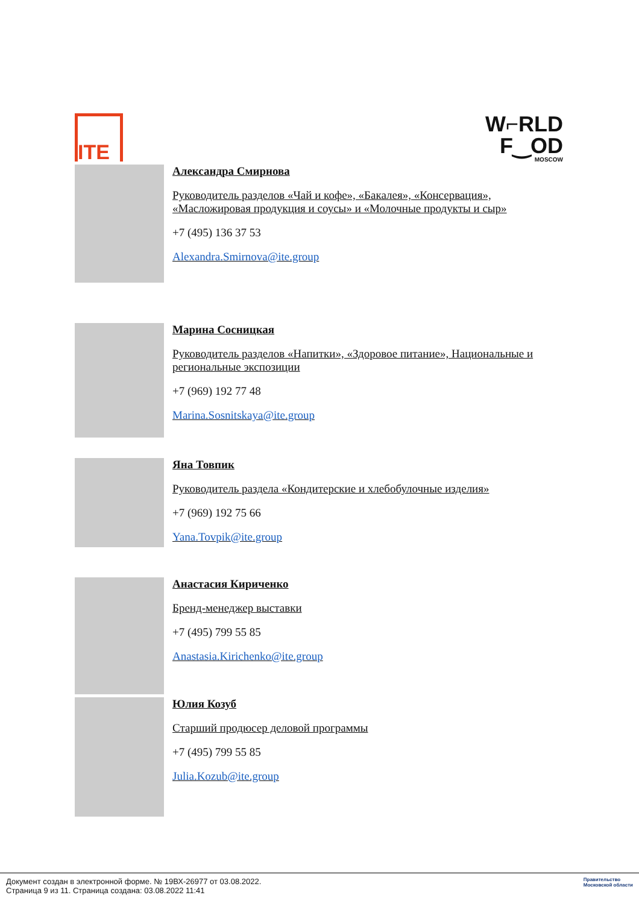ITE
W⌐RLD
F‿OD
MOSCOW
Александра Смирнова
Руководитель разделов «Чай и кофе», «Бакалея», «Консервация»,
«Масложировая продукция и соусы» и «Молочные продукты и сыр»
+7 (495) 136 37 53
Alexandra.Smirnova@ite.group
Марина Сосницкая
Руководитель разделов «Напитки», «Здоровое питание», Национальные и
региональные экспозиции
+7 (969) 192 77 48
Marina.Sosnitskaya@ite.group
Яна Товпик
Руководитель раздела «Кондитерские и хлебобулочные изделия»
+7 (969) 192 75 66
Yana.Tovpik@ite.group
Анастасия Кириченко
Бренд-менеджер выставки
+7 (495) 799 55 85
Anastasia.Kirichenko@ite.group
Юлия Козуб
Старший продюсер деловой программы
+7 (495) 799 55 85
Julia.Kozub@ite.group
Документ создан в электронной форме. № 19ВХ-26977 от 03.08.2022.
Страница 9 из 11. Страница создана: 03.08.2022 11:41
Правительство
Московской области